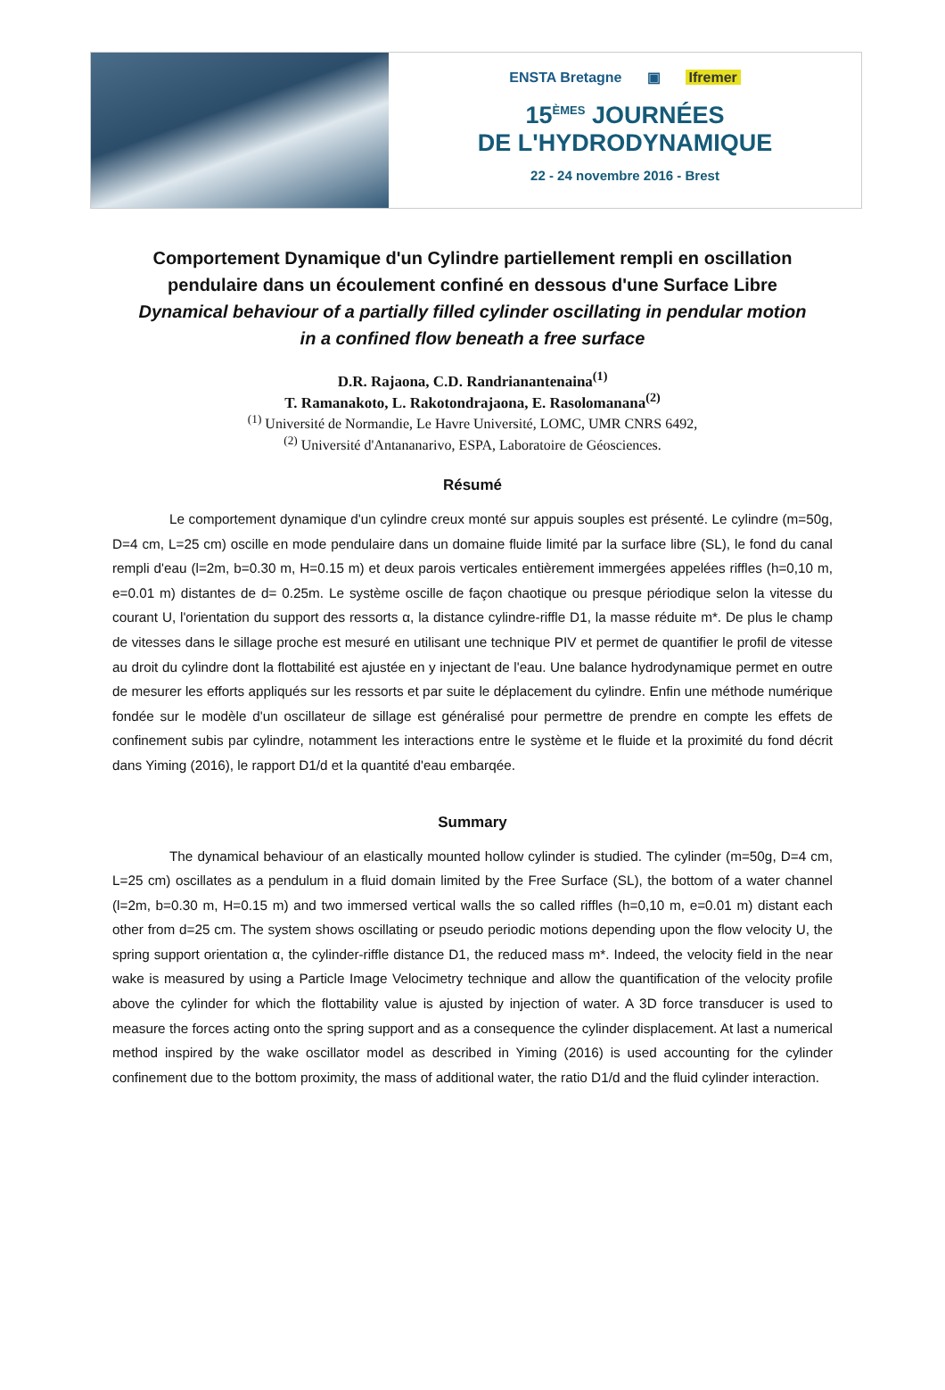ENSTA Bretagne ▣ Ifremer
15<sup>ÈMES</sup> JOURNÉES
DE L'HYDRODYNAMIQUE
22 - 24 novembre 2016 - Brest
Comportement Dynamique d'un Cylindre partiellement rempli en oscillation pendulaire dans un écoulement confiné en dessous d'une Surface Libre
Dynamical behaviour of a partially filled cylinder oscillating in pendular motion in a confined flow beneath a free surface
D.R. Rajaona, C.D. Randrianantenaina<sup>(1)</sup>
T. Ramanakoto, L. Rakotondrajaona, E. Rasolomanana<sup>(2)</sup>
<sup>(1)</sup> Université de Normandie, Le Havre Université, LOMC, UMR CNRS 6492,
<sup>(2)</sup> Université d'Antananarivo, ESPA, Laboratoire de Géosciences.
Résumé
Le comportement dynamique d'un cylindre creux monté sur appuis souples est présenté. Le cylindre (m=50g, D=4 cm, L=25 cm) oscille en mode pendulaire dans un domaine fluide limité par la surface libre (SL), le fond du canal rempli d'eau (l=2m, b=0.30 m, H=0.15 m) et deux parois verticales entièrement immergées appelées riffles (h=0,10 m, e=0.01 m) distantes de d= 0.25m. Le système oscille de façon chaotique ou presque périodique selon la vitesse du courant U, l'orientation du support des ressorts α, la distance cylindre-riffle D1, la masse réduite m*. De plus le champ de vitesses dans le sillage proche est mesuré en utilisant une technique PIV et permet de quantifier le profil de vitesse au droit du cylindre dont la flottabilité est ajustée en y injectant de l'eau. Une balance hydrodynamique permet en outre de mesurer les efforts appliqués sur les ressorts et par suite le déplacement du cylindre. Enfin une méthode numérique fondée sur le modèle d'un oscillateur de sillage est généralisé pour permettre de prendre en compte les effets de confinement subis par cylindre, notamment les interactions entre le système et le fluide et la proximité du fond décrit dans Yiming (2016), le rapport D1/d et la quantité d'eau embarqée.
Summary
The dynamical behaviour of an elastically mounted hollow cylinder is studied. The cylinder (m=50g, D=4 cm, L=25 cm) oscillates as a pendulum in a fluid domain limited by the Free Surface (SL), the bottom of a water channel (l=2m, b=0.30 m, H=0.15 m) and two immersed vertical walls the so called riffles (h=0,10 m, e=0.01 m) distant each other from d=25 cm. The system shows oscillating or pseudo periodic motions depending upon the flow velocity U, the spring support orientation α, the cylinder-riffle distance D1, the reduced mass m*. Indeed, the velocity field in the near wake is measured by using a Particle Image Velocimetry technique and allow the quantification of the velocity profile above the cylinder for which the flottability value is ajusted by injection of water. A 3D force transducer is used to measure the forces acting onto the spring support and as a consequence the cylinder displacement. At last a numerical method inspired by the wake oscillator model as described in Yiming (2016) is used accounting for the cylinder confinement due to the bottom proximity, the mass of additional water, the ratio D1/d and the fluid cylinder interaction.